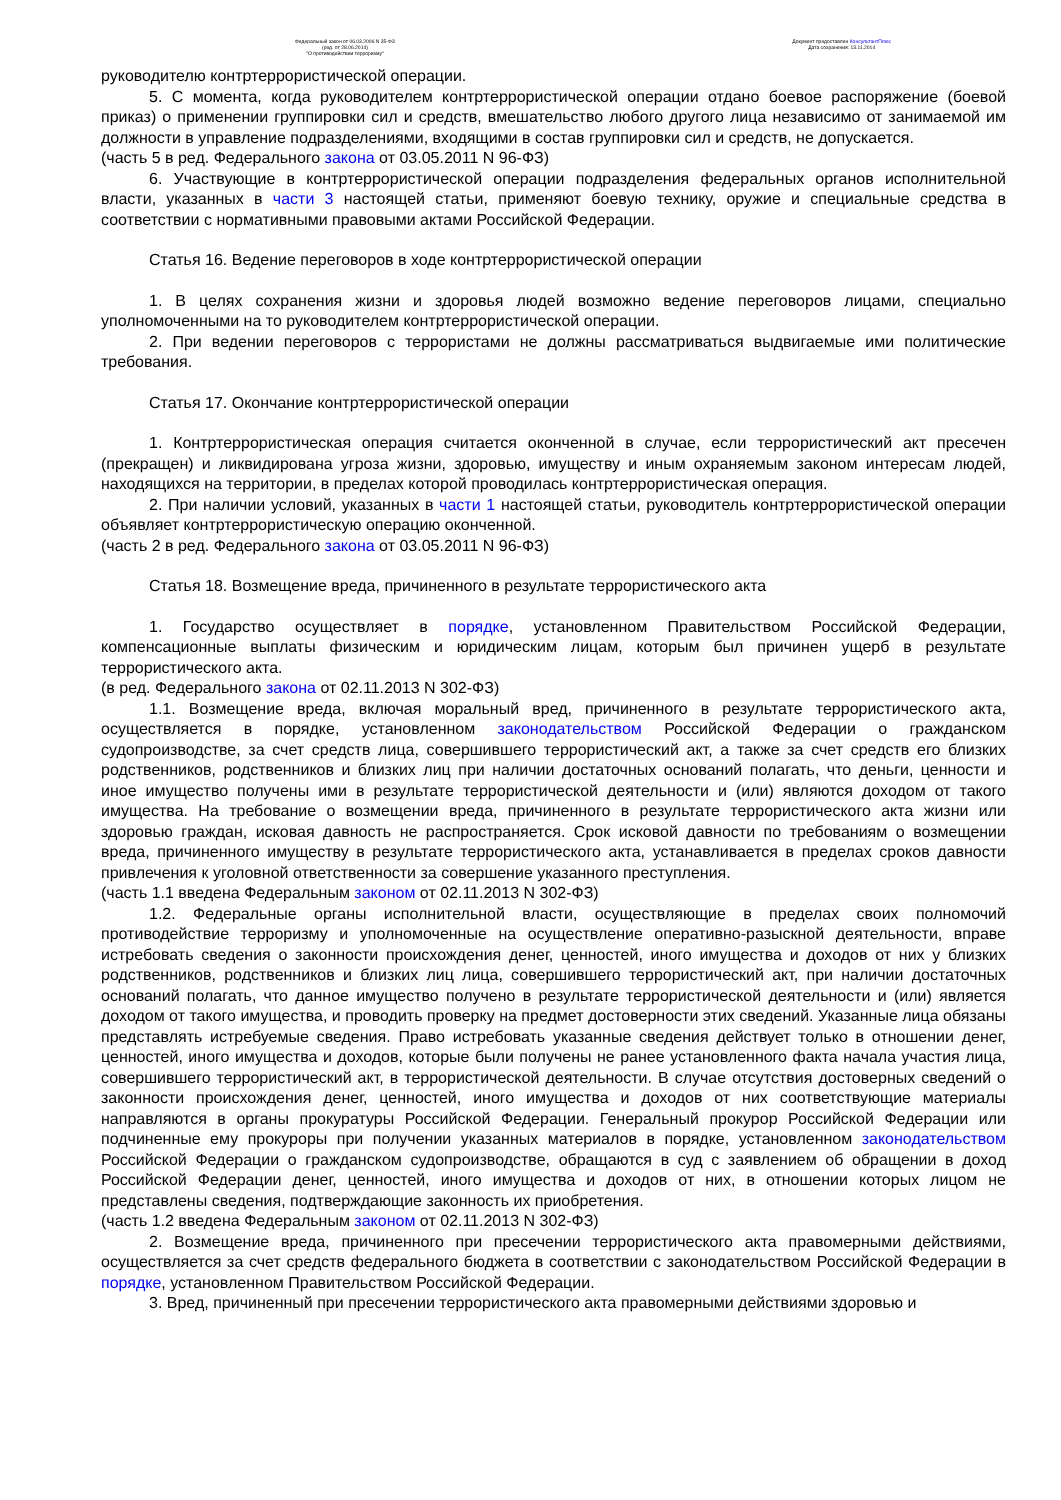Федеральный закон от 06.03.2006 N 35-ФЗ
(ред. от 28.06.2014)
"О противодействии терроризму"
Документ предоставлен КонсультантПлюс
Дата сохранения: 13.11.2014
руководителю контртеррористической операции.
5. С момента, когда руководителем контртеррористической операции отдано боевое распоряжение (боевой приказ) о применении группировки сил и средств, вмешательство любого другого лица независимо от занимаемой им должности в управление подразделениями, входящими в состав группировки сил и средств, не допускается.
(часть 5 в ред. Федерального закона от 03.05.2011 N 96-ФЗ)
6. Участвующие в контртеррористической операции подразделения федеральных органов исполнительной власти, указанных в части 3 настоящей статьи, применяют боевую технику, оружие и специальные средства в соответствии с нормативными правовыми актами Российской Федерации.
Статья 16. Ведение переговоров в ходе контртеррористической операции
1. В целях сохранения жизни и здоровья людей возможно ведение переговоров лицами, специально уполномоченными на то руководителем контртеррористической операции.
2. При ведении переговоров с террористами не должны рассматриваться выдвигаемые ими политические требования.
Статья 17. Окончание контртеррористической операции
1. Контртеррористическая операция считается оконченной в случае, если террористический акт пресечен (прекращен) и ликвидирована угроза жизни, здоровью, имуществу и иным охраняемым законом интересам людей, находящихся на территории, в пределах которой проводилась контртеррористическая операция.
2. При наличии условий, указанных в части 1 настоящей статьи, руководитель контртеррористической операции объявляет контртеррористическую операцию оконченной.
(часть 2 в ред. Федерального закона от 03.05.2011 N 96-ФЗ)
Статья 18. Возмещение вреда, причиненного в результате террористического акта
1. Государство осуществляет в порядке, установленном Правительством Российской Федерации, компенсационные выплаты физическим и юридическим лицам, которым был причинен ущерб в результате террористического акта.
(в ред. Федерального закона от 02.11.2013 N 302-ФЗ)
1.1. Возмещение вреда, включая моральный вред, причиненного в результате террористического акта, осуществляется в порядке, установленном законодательством Российской Федерации о гражданском судопроизводстве, за счет средств лица, совершившего террористический акт, а также за счет средств его близких родственников, родственников и близких лиц при наличии достаточных оснований полагать, что деньги, ценности и иное имущество получены ими в результате террористической деятельности и (или) являются доходом от такого имущества. На требование о возмещении вреда, причиненного в результате террористического акта жизни или здоровью граждан, исковая давность не распространяется. Срок исковой давности по требованиям о возмещении вреда, причиненного имуществу в результате террористического акта, устанавливается в пределах сроков давности привлечения к уголовной ответственности за совершение указанного преступления.
(часть 1.1 введена Федеральным законом от 02.11.2013 N 302-ФЗ)
1.2. Федеральные органы исполнительной власти, осуществляющие в пределах своих полномочий противодействие терроризму и уполномоченные на осуществление оперативно-разыскной деятельности, вправе истребовать сведения о законности происхождения денег, ценностей, иного имущества и доходов от них у близких родственников, родственников и близких лиц лица, совершившего террористический акт, при наличии достаточных оснований полагать, что данное имущество получено в результате террористической деятельности и (или) является доходом от такого имущества, и проводить проверку на предмет достоверности этих сведений. Указанные лица обязаны представлять истребуемые сведения. Право истребовать указанные сведения действует только в отношении денег, ценностей, иного имущества и доходов, которые были получены не ранее установленного факта начала участия лица, совершившего террористический акт, в террористической деятельности. В случае отсутствия достоверных сведений о законности происхождения денег, ценностей, иного имущества и доходов от них соответствующие материалы направляются в органы прокуратуры Российской Федерации. Генеральный прокурор Российской Федерации или подчиненные ему прокуроры при получении указанных материалов в порядке, установленном законодательством Российской Федерации о гражданском судопроизводстве, обращаются в суд с заявлением об обращении в доход Российской Федерации денег, ценностей, иного имущества и доходов от них, в отношении которых лицом не представлены сведения, подтверждающие законность их приобретения.
(часть 1.2 введена Федеральным законом от 02.11.2013 N 302-ФЗ)
2. Возмещение вреда, причиненного при пресечении террористического акта правомерными действиями, осуществляется за счет средств федерального бюджета в соответствии с законодательством Российской Федерации в порядке, установленном Правительством Российской Федерации.
3. Вред, причиненный при пресечении террористического акта правомерными действиями здоровью и